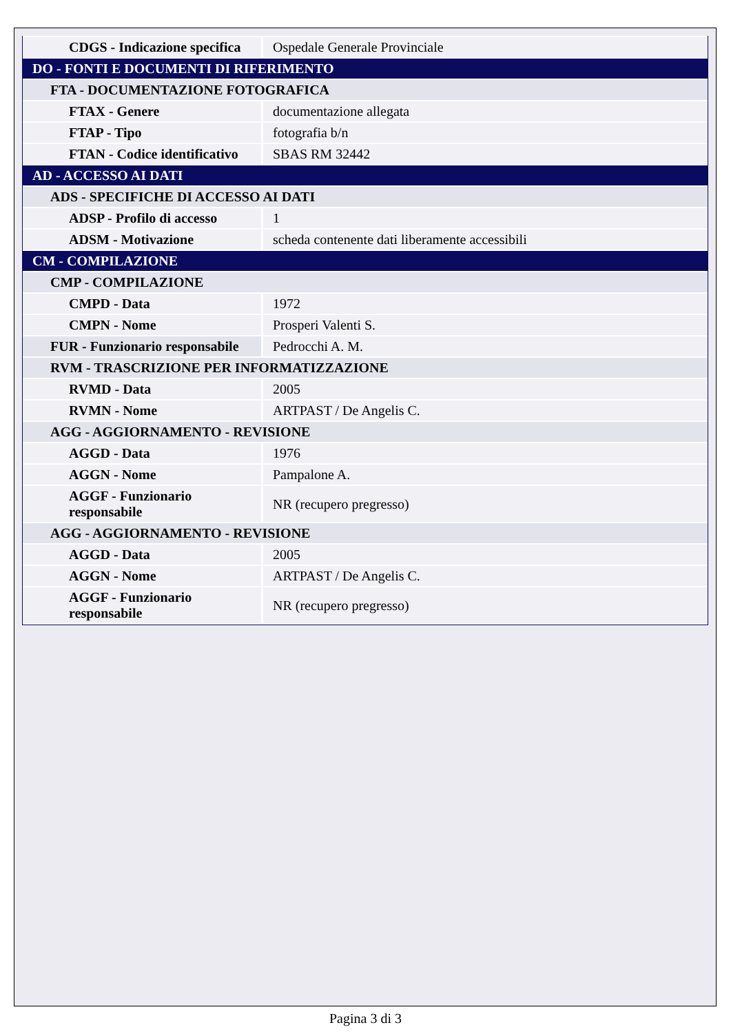| CDGS - Indicazione specifica | Ospedale Generale Provinciale |
| DO - FONTI E DOCUMENTI DI RIFERIMENTO | |
| FTA - DOCUMENTAZIONE FOTOGRAFICA | |
| FTAX - Genere | documentazione allegata |
| FTAP - Tipo | fotografia b/n |
| FTAN - Codice identificativo | SBAS RM 32442 |
| AD - ACCESSO AI DATI | |
| ADS - SPECIFICHE DI ACCESSO AI DATI | |
| ADSP - Profilo di accesso | 1 |
| ADSM - Motivazione | scheda contenente dati liberamente accessibili |
| CM - COMPILAZIONE | |
| CMP - COMPILAZIONE | |
| CMPD - Data | 1972 |
| CMPN - Nome | Prosperi Valenti S. |
| FUR - Funzionario responsabile | Pedrocchi A. M. |
| RVM - TRASCRIZIONE PER INFORMATIZZAZIONE | |
| RVMD - Data | 2005 |
| RVMN - Nome | ARTPAST / De Angelis C. |
| AGG - AGGIORNAMENTO - REVISIONE | |
| AGGD - Data | 1976 |
| AGGN - Nome | Pampalone A. |
| AGGF - Funzionario responsabile | NR (recupero pregresso) |
| AGG - AGGIORNAMENTO - REVISIONE | |
| AGGD - Data | 2005 |
| AGGN - Nome | ARTPAST / De Angelis C. |
| AGGF - Funzionario responsabile | NR (recupero pregresso) |
Pagina 3 di 3